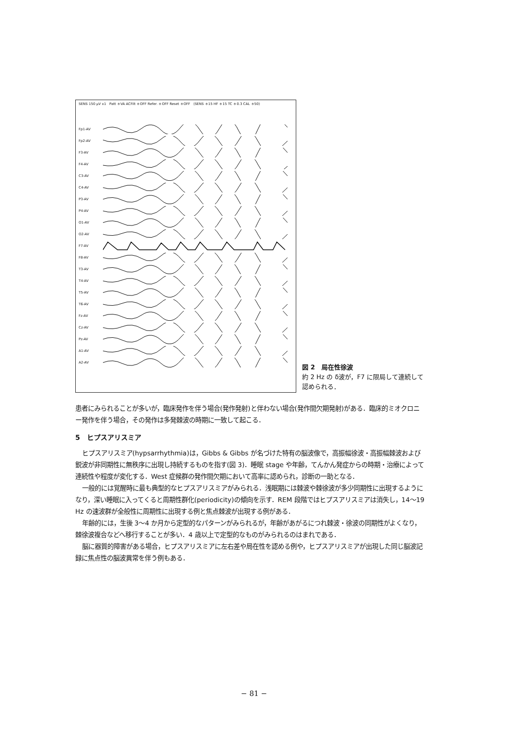SENS 150 μV x1 Patt ＊VA ACFilt ＊OFF Refer. ＊OFF Reset ＊OFF (SENS ＊15 HF ＊15 TC ＊0.3 CAL ＊50)
Fp1-AV
Fp2-AV
F3-AV
F4-AV
C3-AV
C4-AV
P3-AV
P4-AV
O1-AV
O2-AV
F7-AV
F8-AV
T3-AV
T4-AV
T5-AV
T6-AV
Fz-AV
Cz-AV
Pz-AV
A1-AV
A2-AV
図 2　局在性徐波
約 2 Hz の δ波が，F7 に限局して連続して認められる．
患者にみられることが多いが，臨床発作を伴う場合(発作発射)と伴わない場合(発作間欠期発射)がある．臨床的ミオクロニー発作を伴う場合，その発作は多発棘波の時期に一致して起こる．
5　ヒプスアリスミア
ヒプスアリスミア(hypsarrhythmia)は，Gibbs & Gibbs が名づけた特有の脳波像で，高振幅徐波・高振幅棘波および鋭波が非同期性に無秩序に出現し持続するものを指す(図 3)．睡眠 stage や年齢，てんかん発症からの時期・治療によって連続性や程度が変化する．West 症候群の発作間欠期において高率に認められ，診断の一助となる．
一般的には覚醒時に最も典型的なヒプスアリスミアがみられる．浅眠期には棘波や棘徐波が多少同期性に出現するようになり，深い睡眠に入ってくると周期性群化(periodicity)の傾向を示す．REM 段階ではヒプスアリスミアは消失し，14〜19 Hz の速波群が全般性に周期性に出現する例と焦点棘波が出現する例がある．
年齢的には，生後 3〜4 か月から定型的なパターンがみられるが，年齢があがるにつれ棘波・徐波の同期性がよくなり，棘徐波複合などへ移行することが多い．4 歳以上で定型的なものがみられるのはまれである．
脳に器質的障害がある場合，ヒプスアリスミアに左右差や局在性を認める例や，ヒプスアリスミアが出現した同じ脳波記録に焦点性の脳波異常を伴う例もある．
− 81 −